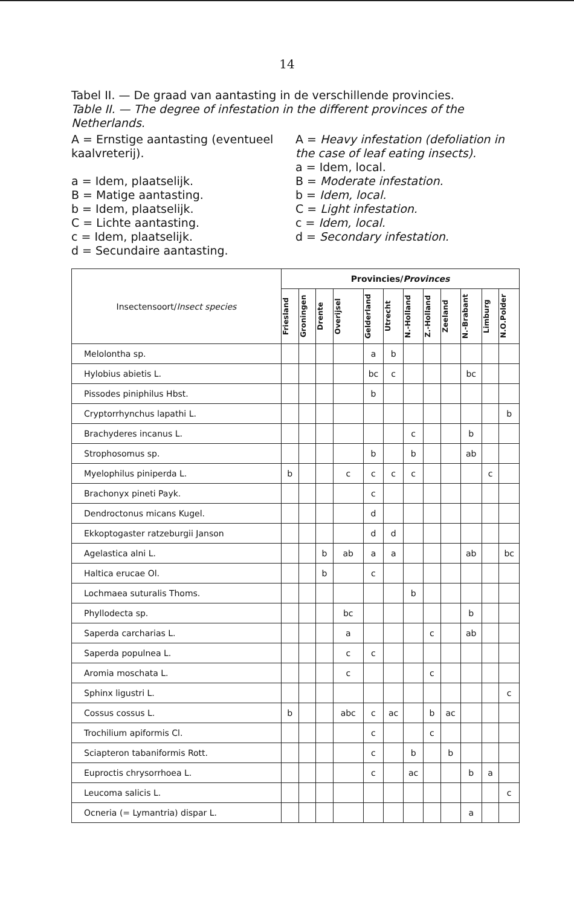14
Tabel II. — De graad van aantasting in de verschillende provincies.
Table II. — The degree of infestation in the different provinces of the Netherlands.
A = Ernstige aantasting (eventueel kaalvreterij).
a = Idem, plaatselijk.
B = Matige aantasting.
b = Idem, plaatselijk.
C = Lichte aantasting.
c = Idem, plaatselijk.
d = Secundaire aantasting.
A = Heavy infestation (defoliation in the case of leaf eating insects).
a = Idem, local.
B = Moderate infestation.
b = Idem, local.
C = Light infestation.
c = Idem, local.
d = Secondary infestation.
| Insectensoort/ Insect species | Provincies/ Provinces | | | | | | | | | | | |
| --- | --- | --- | --- | --- | --- | --- | --- | --- | --- | --- | --- | --- |
| | Friesland | Groningen | Drente | Overijsel | Gelderland | Utrecht | N.-Holland | Z.-Holland | Zeeland | N.-Brabant | Limburg | N.O.Polder |
| Melolontha sp. | | | | | a | b | | | | | | |
| Hylobius abietis L. | | | | | bc | c | | | | bc | | |
| Pissodes piniphilus Hbst. | | | | | b | | | | | | | |
| Cryptorrhynchus lapathi L. | | | | | | | | | | | | b |
| Brachyderes incanus L. | | | | | | | c | | | b | | |
| Strophosomus sp. | | | | | b | | b | | | ab | | |
| Myelophilus piniperda L. | b | | | c | c | c | c | | | | c | |
| Brachonyx pineti Payk. | | | | | c | | | | | | | |
| Dendroctonus micans Kugel. | | | | | d | | | | | | | |
| Ekkoptogaster ratzeburgii Janson | | | | | d | d | | | | | | |
| Agelastica alni L. | | | b | ab | a | a | | | | ab | | bc |
| Haltica erucae Ol. | | | b | | c | | | | | | | |
| Lochmaea suturalis Thoms. | | | | | | | b | | | | | |
| Phyllodecta sp. | | | | bc | | | | | | b | | |
| Saperda carcharias L. | | | | a | | | | c | | ab | | |
| Saperda populnea L. | | | | c | c | | | | | | | |
| Aromia moschata L. | | | | c | | | | c | | | | |
| Sphinx ligustri L. | | | | | | | | | | | | c |
| Cossus cossus L. | b | | | abc | c | ac | | b | ac | | | |
| Trochilium apiformis Cl. | | | | | c | | | c | | | | |
| Sciapteron tabaniformis Rott. | | | | | c | | b | | b | | | |
| Euproctis chrysorrhoea L. | | | | | c | | ac | | | b | a | |
| Leucoma salicis L. | | | | | | | | | | | | c |
| Ocneria (= Lymantria) dispar L. | | | | | | | | | | a | | |